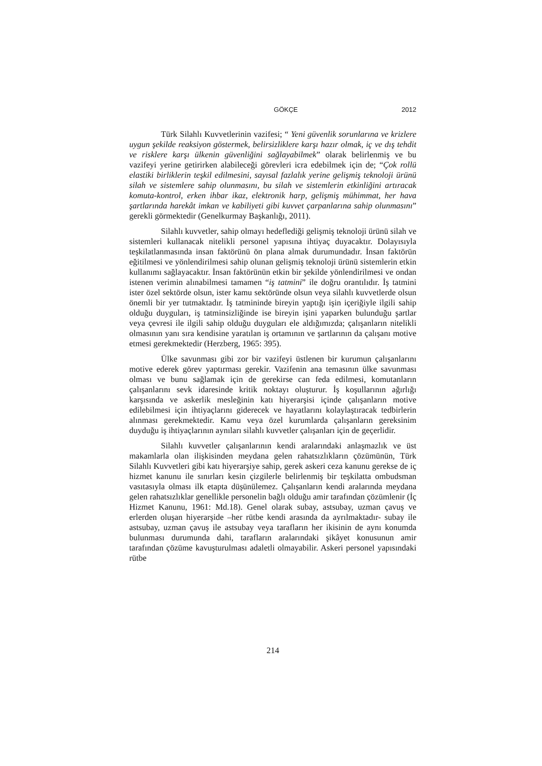GÖKÇE 2012
Türk Silahlı Kuvvetlerinin vazifesi; “ Yeni güvenlik sorunlarına ve krizlere uygun şekilde reaksiyon göstermek, belirsizliklere karşı hazır olmak, iç ve dış tehdit ve risklere karşı ülkenin güvenliğini sağlayabilmek” olarak belirlenmiş ve bu vazifeyi yerine getirirken alabileceği görevleri icra edebilmek için de; “Çok rollü elastiki birliklerin teşkil edilmesini, sayısal fazlalık yerine gelişmiş teknoloji ürünü silah ve sistemlere sahip olunmasını, bu silah ve sistemlerin etkinliğini artıracak komuta-kontrol, erken ihbar ikaz, elektronik harp, gelişmiş mühimmat, her hava şartlarında harekât imkan ve kabiliyeti gibi kuvvet çarpanlarına sahip olunmasını” gerekli görmektedir (Genelkurmay Başkanlığı, 2011).
Silahlı kuvvetler, sahip olmayı hedeflediği gelişmiş teknoloji ürünü silah ve sistemleri kullanacak nitelikli personel yapısına ihtiyaç duyacaktır. Dolayısıyla teşkilatlanmasında insan faktörünü ön plana almak durumundadır. İnsan faktörün eğitilmesi ve yönlendirilmesi sahip olunan gelişmiş teknoloji ürünü sistemlerin etkin kullanımı sağlayacaktır. İnsan faktörünün etkin bir şekilde yönlendirilmesi ve ondan istenen verimin alınabilmesi tamamen “iş tatmini” ile doğru orantılıdır. İş tatmini ister özel sektörde olsun, ister kamu sektöründe olsun veya silahlı kuvvetlerde olsun önemli bir yer tutmaktadır. İş tatmininde bireyin yaptığı işin içeriğiyle ilgili sahip olduğu duyguları, iş tatminsizliğinde ise bireyin işini yaparken bulunduğu şartlar veya çevresi ile ilgili sahip olduğu duyguları ele aldığımızda; çalışanların nitelikli olmasının yanı sıra kendisine yaratılan iş ortamının ve şartlarının da çalışanı motive etmesi gerekmektedir (Herzberg, 1965: 395).
Ülke savunması gibi zor bir vazifeyi üstlenen bir kurumun çalışanlarını motive ederek görev yaptırması gerekir. Vazifenin ana temasının ülke savunması olması ve bunu sağlamak için de gerekirse can feda edilmesi, komutanların çalışanlarını sevk idaresinde kritik noktayı oluşturur. İş koşullarının ağırlığı karşısında ve askerlik mesleğinin katı hiyerarşisi içinde çalışanların motive edilebilmesi için ihtiyaçlarını giderecek ve hayatlarını kolaylaştıracak tedbirlerin alınması gerekmektedir. Kamu veya özel kurumlarda çalışanların gereksinim duyduğu iş ihtiyaçlarının aynıları silahlı kuvvetler çalışanları için de geçerlidir.
Silahlı kuvvetler çalışanlarının kendi aralarındaki anlaşmazlık ve üst makamlarla olan ilişkisinden meydana gelen rahatsızlıkların çözümünün, Türk Silahlı Kuvvetleri gibi katı hiyerarşiye sahip, gerek askeri ceza kanunu gerekse de iç hizmet kanunu ile sınırları kesin çizgilerle belirlenmiş bir teşkilatta ombudsman vasıtasıyla olması ilk etapta düşünülemez. Çalışanların kendi aralarında meydana gelen rahatsızlıklar genellikle personelin bağlı olduğu amir tarafından çözümlenir (İç Hizmet Kanunu, 1961: Md.18). Genel olarak subay, astsubay, uzman çavuş ve erlerden oluşan hiyerarşide –her rütbe kendi arasında da ayrılmaktadır- subay ile astsubay, uzman çavuş ile astsubay veya tarafların her ikisinin de aynı konumda bulunması durumunda dahi, tarafların aralarındaki şikâyet konusunun amir tarafından çözüme kavuşturulması adaletli olmayabilir. Askeri personel yapısındaki rütbe
214